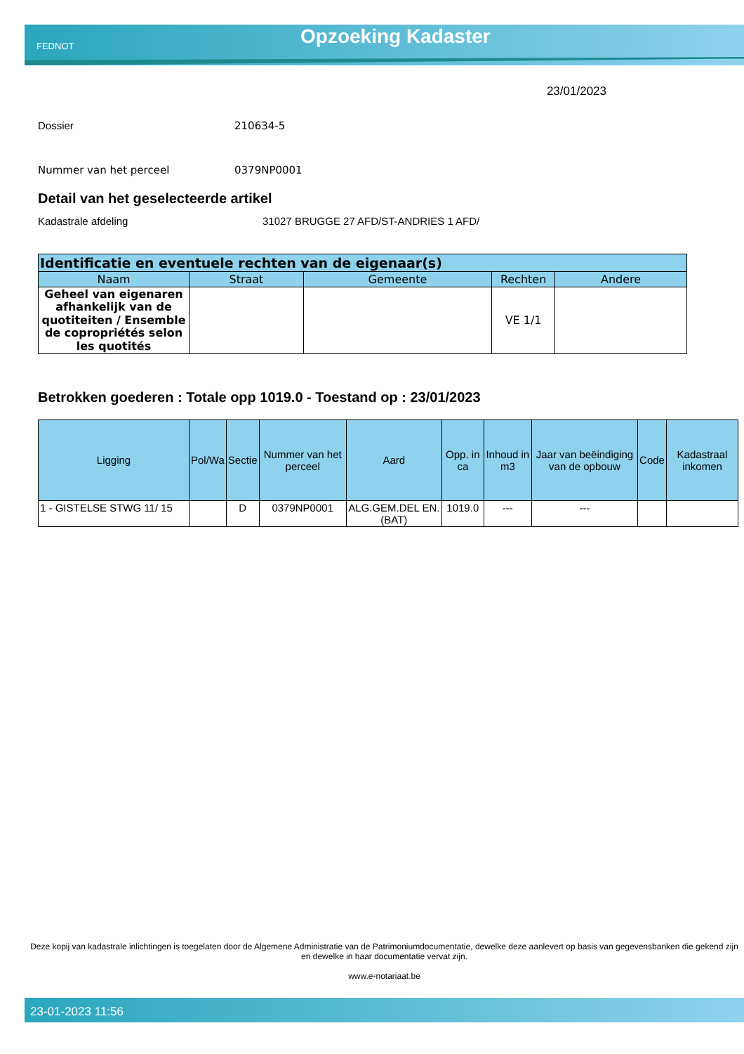FEDNOT Opzoeking Kadaster
23/01/2023
Dossier 210634-5
Nummer van het perceel 0379NP0001
Detail van het geselecteerde artikel
Kadastrale afdeling 31027 BRUGGE 27 AFD/ST-ANDRIES 1 AFD/
| Identificatie en eventuele rechten van de eigenaar(s) | | | | |
| --- | --- | --- | --- | --- |
| Naam | Straat | Gemeente | Rechten | Andere |
| Geheel van eigenaren afhankelijk van de quotiteiten / Ensemble de copropriétés selon les quotités | | | VE 1/1 | |
Betrokken goederen : Totale opp 1019.0 - Toestand op : 23/01/2023
| Ligging | Pol/Wa | Sectie | Nummer van het perceel | Aard | Opp. in ca | Inhoud in m3 | Jaar van beëindiging van de opbouw | Code | Kadastraal inkomen |
| --- | --- | --- | --- | --- | --- | --- | --- | --- | --- |
| 1 - GISTELSE STWG 11/ 15 | | D | 0379NP0001 | ALG.GEM.DEL EN. (BAT) | 1019.0 | --- | --- | | |
Deze kopij van kadastrale inlichtingen is toegelaten door de Algemene Administratie van de Patrimoniumdocumentatie, dewelke deze aanlevert op basis van gegevensbanken die gekend zijn en dewelke in haar documentatie vervat zijn.
www.e-notariaat.be
23-01-2023 11:56